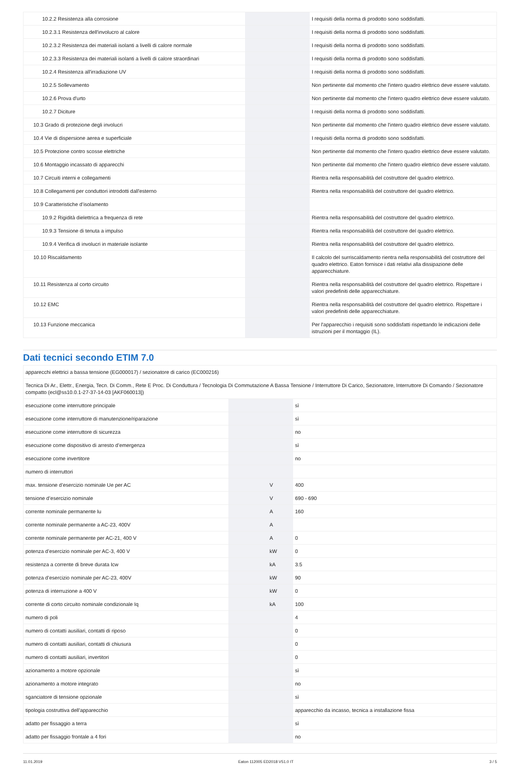| 10.2.2 Resistenza alla corrosione | | | I requisiti della norma di prodotto sono soddisfatti. |
| 10.2.3.1 Resistenza dell'involucro al calore | | | I requisiti della norma di prodotto sono soddisfatti. |
| 10.2.3.2 Resistenza dei materiali isolanti a livelli di calore normale | | | I requisiti della norma di prodotto sono soddisfatti. |
| 10.2.3.3 Resistenza dei materiali isolanti a livelli di calore straordinari | | | I requisiti della norma di prodotto sono soddisfatti. |
| 10.2.4 Resistenza all'irradiazione UV | | | I requisiti della norma di prodotto sono soddisfatti. |
| 10.2.5 Sollevamento | | | Non pertinente dal momento che l'intero quadro elettrico deve essere valutato. |
| 10.2.6 Prova d'urto | | | Non pertinente dal momento che l'intero quadro elettrico deve essere valutato. |
| 10.2.7 Diciture | | | I requisiti della norma di prodotto sono soddisfatti. |
| 10.3 Grado di protezione degli involucri | | | Non pertinente dal momento che l'intero quadro elettrico deve essere valutato. |
| 10.4 Vie di dispersione aerea e superficiale | | | I requisiti della norma di prodotto sono soddisfatti. |
| 10.5 Protezione contro scosse elettriche | | | Non pertinente dal momento che l'intero quadro elettrico deve essere valutato. |
| 10.6 Montaggio incassato di apparecchi | | | Non pertinente dal momento che l'intero quadro elettrico deve essere valutato. |
| 10.7 Circuiti interni e collegamenti | | | Rientra nella responsabilità del costruttore del quadro elettrico. |
| 10.8 Collegamenti per conduttori introdotti dall'esterno | | | Rientra nella responsabilità del costruttore del quadro elettrico. |
| 10.9 Caratteristiche d’isolamento | | | |
| 10.9.2 Rigidità dielettrica a frequenza di rete | | | Rientra nella responsabilità del costruttore del quadro elettrico. |
| 10.9.3 Tensione di tenuta a impulso | | | Rientra nella responsabilità del costruttore del quadro elettrico. |
| 10.9.4 Verifica di involucri in materiale isolante | | | Rientra nella responsabilità del costruttore del quadro elettrico. |
| 10.10 Riscaldamento | | | Il calcolo del surriscaldamento rientra nella responsabilità del costruttore del quadro elettrico. Eaton fornisce i dati relativi alla dissipazione delle apparecchiature. |
| 10.11 Resistenza al corto circuito | | | Rientra nella responsabilità del costruttore del quadro elettrico. Rispettare i valori predefiniti delle apparecchiature. |
| 10.12 EMC | | | Rientra nella responsabilità del costruttore del quadro elettrico. Rispettare i valori predefiniti delle apparecchiature. |
| 10.13 Funzione meccanica | | | Per l'apparecchio i requisiti sono soddisfatti rispettando le indicazioni delle istruzioni per il montaggio (IL). |
Dati tecnici secondo ETIM 7.0
| apparecchi elettrici a bassa tensione (EG000017) / sezionatore di carico (EC000216) | | | |
| Tecnica Di Ar., Elettr., Energia, Tecn. Di Comm., Rete E Proc. Di Conduttura / Tecnologia Di Commutazione A Bassa Tensione / Interruttore Di Carico, Sezionatore, Interruttore Di Comando / Sezionatore compatto (ecl@ss10.0.1-27-37-14-03 [AKF060013]) | | | |
| esecuzione come interruttore principale | | | sì |
| esecuzione come interruttore di manutenzione/riparazione | | | sì |
| esecuzione come interruttore di sicurezza | | | no |
| esecuzione come dispositivo di arresto d’emergenza | | | sì |
| esecuzione come invertitore | | | no |
| numero di interruttori | | | |
| max. tensione d’esercizio nominale Ue per AC | | V | 400 |
| tensione d’esercizio nominale | | V | 690 - 690 |
| corrente nominale permanente Iu | | A | 160 |
| corrente nominale permanente a AC-23, 400V | | A | |
| corrente nominale permanente per AC-21, 400 V | | A | 0 |
| potenza d’esercizio nominale per AC-3, 400 V | | kW | 0 |
| resistenza a corrente di breve durata Icw | | kA | 3.5 |
| potenza d’esercizio nominale per AC-23, 400V | | kW | 90 |
| potenza di interruzione a 400 V | | kW | 0 |
| corrente di corto circuito nominale condizionale Iq | | kA | 100 |
| numero di poli | | | 4 |
| numero di contatti ausiliari, contatti di riposo | | | 0 |
| numero di contatti ausiliari, contatti di chiusura | | | 0 |
| numero di contatti ausiliari, invertitori | | | 0 |
| azionamento a motore opzionale | | | sì |
| azionamento a motore integrato | | | no |
| sganciatore di tensione opzionale | | | sì |
| tipologia costruttiva dell'apparecchio | | | apparecchio da incasso, tecnica a installazione fissa |
| adatto per fissaggio a terra | | | sì |
| adatto per fissaggio frontale a 4 fori | | | no |
11.01.2019 Eaton 112005 ED2018 V51.0 IT 3 / 5